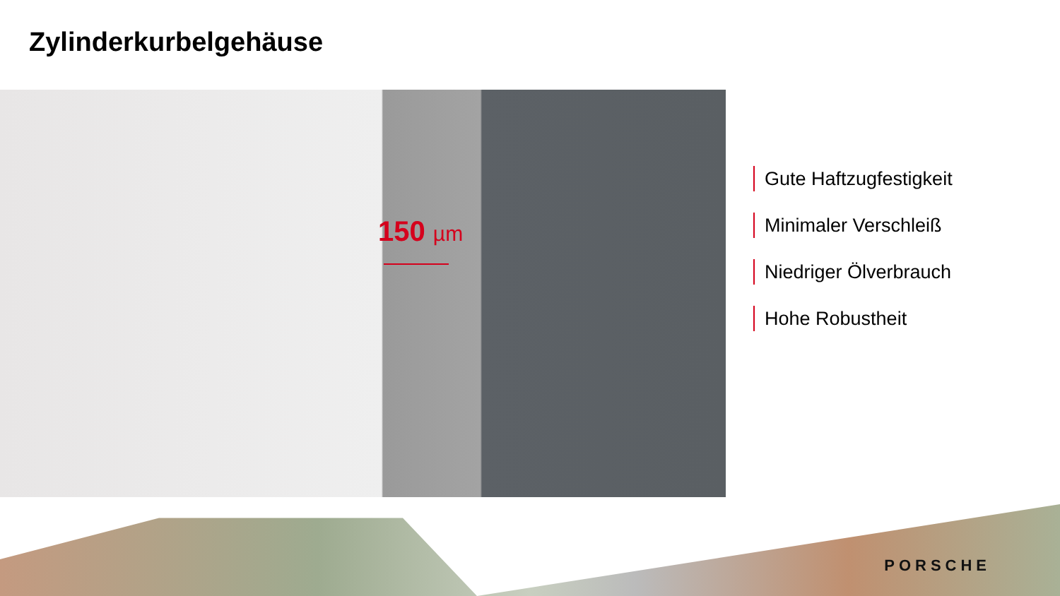Zylinderkurbelgehäuse
150 µm
Gute Haftzugfestigkeit
Minimaler Verschleiß
Niedriger Ölverbrauch
Hohe Robustheit
PORSCHE